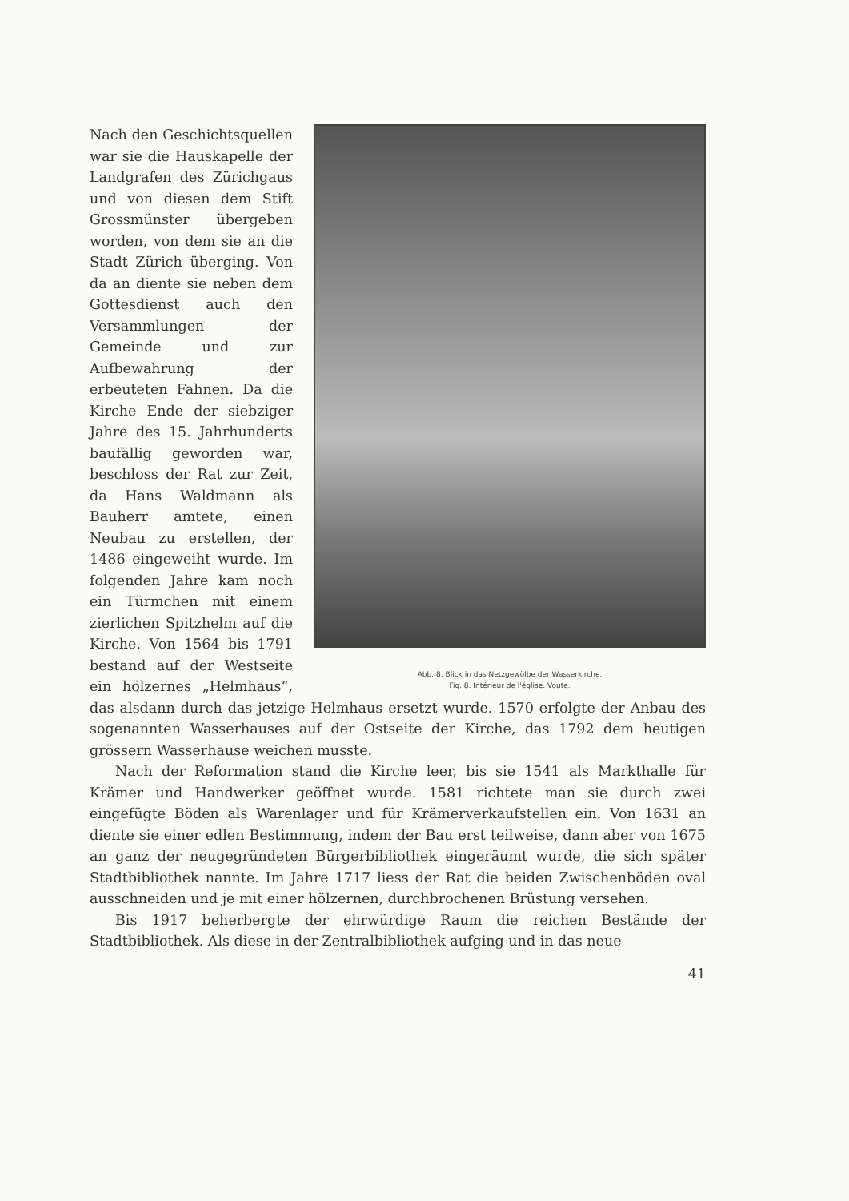Abb. 8. Blick in das Netzgewölbe der Wasserkirche.
Fig. 8. Intérieur de l'église. Voute.
Nach den Geschichtsquellen war sie die Hauskapelle der Landgrafen des Zürichgaus und von diesen dem Stift Grossmünster übergeben worden, von dem sie an die Stadt Zürich überging. Von da an diente sie neben dem Gottesdienst auch den Versammlungen der Gemeinde und zur Aufbewahrung der erbeuteten Fahnen. Da die Kirche Ende der siebziger Jahre des 15. Jahrhunderts baufällig geworden war, beschloss der Rat zur Zeit, da Hans Waldmann als Bauherr amtete, einen Neubau zu erstellen, der 1486 eingeweiht wurde. Im folgenden Jahre kam noch ein Türmchen mit einem zierlichen Spitzhelm auf die Kirche. Von 1564 bis 1791 bestand auf der Westseite ein hölzernes „Helmhaus“, das alsdann durch das jetzige Helmhaus ersetzt wurde. 1570 erfolgte der Anbau des sogenannten Wasserhauses auf der Ostseite der Kirche, das 1792 dem heutigen grössern Wasserhause weichen musste.
Nach der Reformation stand die Kirche leer, bis sie 1541 als Markthalle für Krämer und Handwerker geöffnet wurde. 1581 richtete man sie durch zwei eingefügte Böden als Warenlager und für Krämerverkaufstellen ein. Von 1631 an diente sie einer edlen Bestimmung, indem der Bau erst teilweise, dann aber von 1675 an ganz der neugegründeten Bürgerbibliothek eingeräumt wurde, die sich später Stadtbibliothek nannte. Im Jahre 1717 liess der Rat die beiden Zwischenböden oval ausschneiden und je mit einer hölzernen, durchbrochenen Brüstung versehen.
Bis 1917 beherbergte der ehrwürdige Raum die reichen Bestände der Stadtbibliothek. Als diese in der Zentralbibliothek aufging und in das neue
41